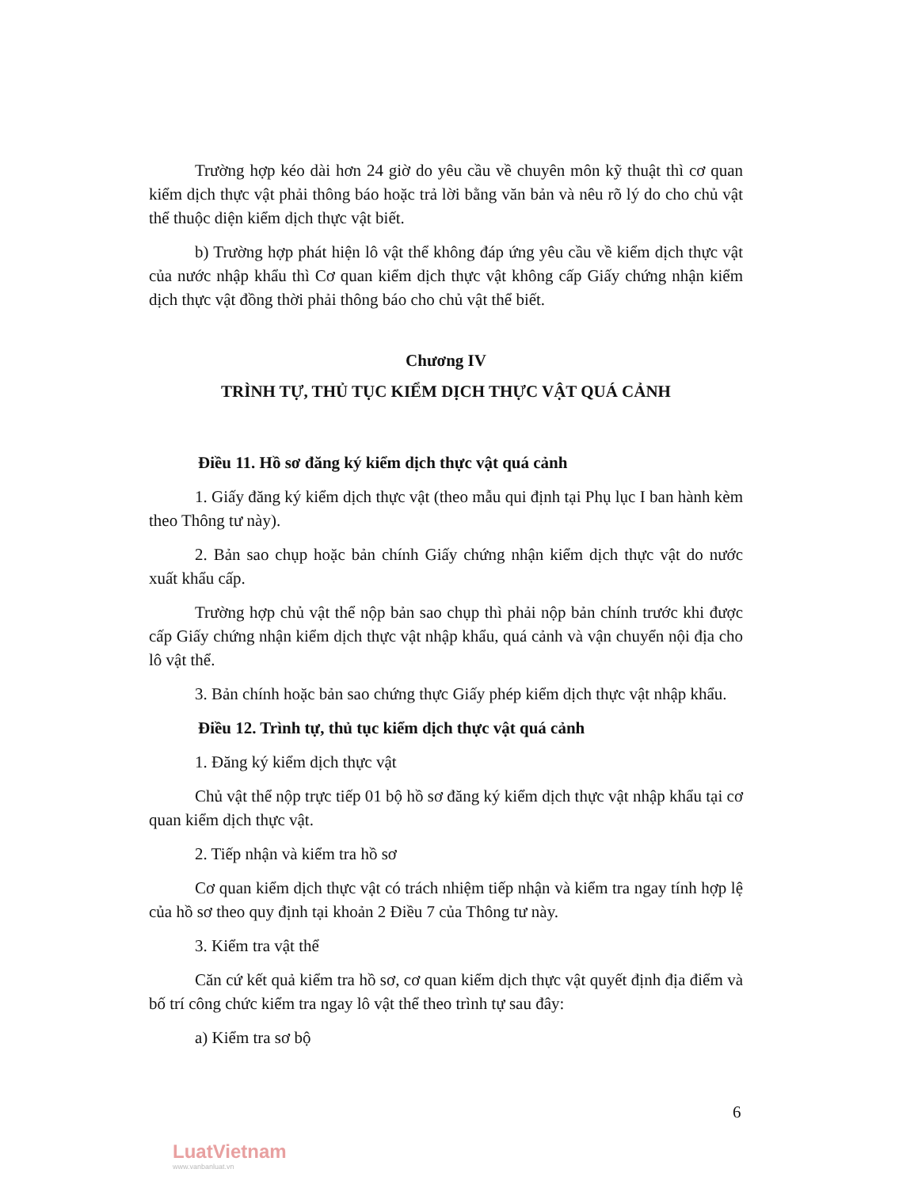Trường hợp kéo dài hơn 24 giờ do yêu cầu về chuyên môn kỹ thuật thì cơ quan kiểm dịch thực vật phải thông báo hoặc trả lời bằng văn bản và nêu rõ lý do cho chủ vật thể thuộc diện kiểm dịch thực vật biết.
b) Trường hợp phát hiện lô vật thể không đáp ứng yêu cầu về kiểm dịch thực vật của nước nhập khẩu thì Cơ quan kiểm dịch thực vật không cấp Giấy chứng nhận kiểm dịch thực vật đồng thời phải thông báo cho chủ vật thể biết.
Chương IV
TRÌNH TỰ, THỦ TỤC KIỂM DỊCH THỰC VẬT QUÁ CẢNH
Điều 11. Hồ sơ đăng ký kiểm dịch thực vật quá cảnh
1. Giấy đăng ký kiểm dịch thực vật (theo mẫu qui định tại Phụ lục I ban hành kèm theo Thông tư này).
2. Bản sao chụp hoặc bản chính Giấy chứng nhận kiểm dịch thực vật do nước xuất khẩu cấp.
Trường hợp chủ vật thể nộp bản sao chụp thì phải nộp bản chính trước khi được cấp Giấy chứng nhận kiểm dịch thực vật nhập khẩu, quá cảnh và vận chuyển nội địa cho lô vật thể.
3. Bản chính hoặc bản sao chứng thực Giấy phép kiểm dịch thực vật nhập khẩu.
Điều 12. Trình tự, thủ tục kiểm dịch thực vật quá cảnh
1. Đăng ký kiểm dịch thực vật
Chủ vật thể nộp trực tiếp 01 bộ hồ sơ đăng ký kiểm dịch thực vật nhập khẩu tại cơ quan kiểm dịch thực vật.
2. Tiếp nhận và kiểm tra hồ sơ
Cơ quan kiểm dịch thực vật có trách nhiệm tiếp nhận và kiểm tra ngay tính hợp lệ của hồ sơ theo quy định tại khoản 2 Điều 7 của Thông tư này.
3. Kiểm tra vật thể
Căn cứ kết quả kiểm tra hồ sơ, cơ quan kiểm dịch thực vật quyết định địa điểm và bố trí công chức kiểm tra ngay lô vật thể theo trình tự sau đây:
a) Kiểm tra sơ bộ
6
LuatVietnam
www.vanbanluat.vn